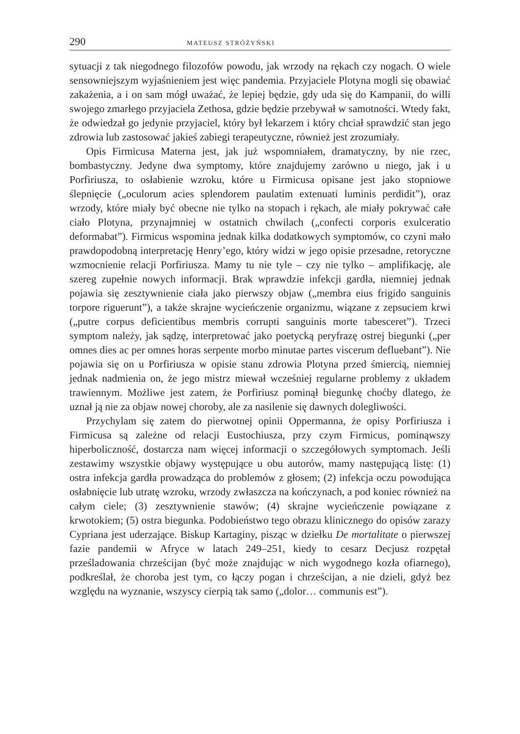290 MATEUSZ STRÓŻYŃSKI
sytuacji z tak niegodnego filozofów powodu, jak wrzody na rękach czy nogach. O wiele sensowniejszym wyjaśnieniem jest więc pandemia. Przyjaciele Plotyna mogli się obawiać zakażenia, a i on sam mógł uważać, że lepiej będzie, gdy uda się do Kampanii, do willi swojego zmarłego przyjaciela Zethosa, gdzie będzie przebywał w samotności. Wtedy fakt, że odwiedzał go jedynie przyjaciel, który był lekarzem i który chciał sprawdzić stan jego zdrowia lub zastosować jakieś zabiegi terapeutyczne, również jest zrozumiały.
Opis Firmicusa Materna jest, jak już wspomniałem, dramatyczny, by nie rzec, bombastyczny. Jedyne dwa symptomy, które znajdujemy zarówno u niego, jak i u Porfiriusza, to osłabienie wzroku, które u Firmicusa opisane jest jako stopniowe ślepnięcie („oculorum acies splendorem paulatim extenuati luminis perdidit”), oraz wrzody, które miały być obecne nie tylko na stopach i rękach, ale miały pokrywać całe ciało Plotyna, przynajmniej w ostatnich chwilach („confecti corporis exulceratio deformabat”). Firmicus wspomina jednak kilka dodatkowych symptomów, co czyni mało prawdopodobną interpretację Henry’ego, który widzi w jego opisie przesadne, retoryczne wzmocnienie relacji Porfiriusza. Mamy tu nie tyle – czy nie tylko – amplifikację, ale szereg zupełnie nowych informacji. Brak wprawdzie infekcji gardła, niemniej jednak pojawia się zesztywnienie ciała jako pierwszy objaw („membra eius frigido sanguinis torpore riguerunt”), a także skrajne wycieńczenie organizmu, wiązane z zepsuciem krwi („putre corpus deficientibus membris corrupti sanguinis morte tabesceret”). Trzeci symptom należy, jak sądzę, interpretować jako poetycką peryfrazę ostrej biegunki („per omnes dies ac per omnes horas serpente morbo minutae partes viscerum defluebant”). Nie pojawia się on u Porfiriusza w opisie stanu zdrowia Plotyna przed śmiercią, niemniej jednak nadmienia on, że jego mistrz miewał wcześniej regularne problemy z układem trawiennym. Możliwe jest zatem, że Porfiriusz pominął biegunkę choćby dlatego, że uznał ją nie za objaw nowej choroby, ale za nasilenie się dawnych dolegliwości.
Przychylam się zatem do pierwotnej opinii Oppermanna, że opisy Porfiriusza i Firmicusa są zależne od relacji Eustochiusza, przy czym Firmicus, pominąwszy hiperboliczność, dostarcza nam więcej informacji o szczegółowych symptomach. Jeśli zestawimy wszystkie objawy występujące u obu autorów, mamy następującą listę: (1) ostra infekcja gardła prowadząca do problemów z głosem; (2) infekcja oczu powodująca osłabnięcie lub utratę wzroku, wrzody zwłaszcza na kończynach, a pod koniec również na całym ciele; (3) zesztywnienie stawów; (4) skrajne wycieńczenie powiązane z krwotokiem; (5) ostra biegunka. Podobieństwo tego obrazu klinicznego do opisów zarazy Cypriana jest uderzające. Biskup Kartaginy, pisząc w dziełku De mortalitate o pierwszej fazie pandemii w Afryce w latach 249–251, kiedy to cesarz Decjusz rozpętał prześladowania chrześcijan (być może znajdując w nich wygodnego kozła ofiarnego), podkreślał, że choroba jest tym, co łączy pogan i chrześcijan, a nie dzieli, gdyż bez względu na wyznanie, wszyscy cierpią tak samo („dolor… communis est”).